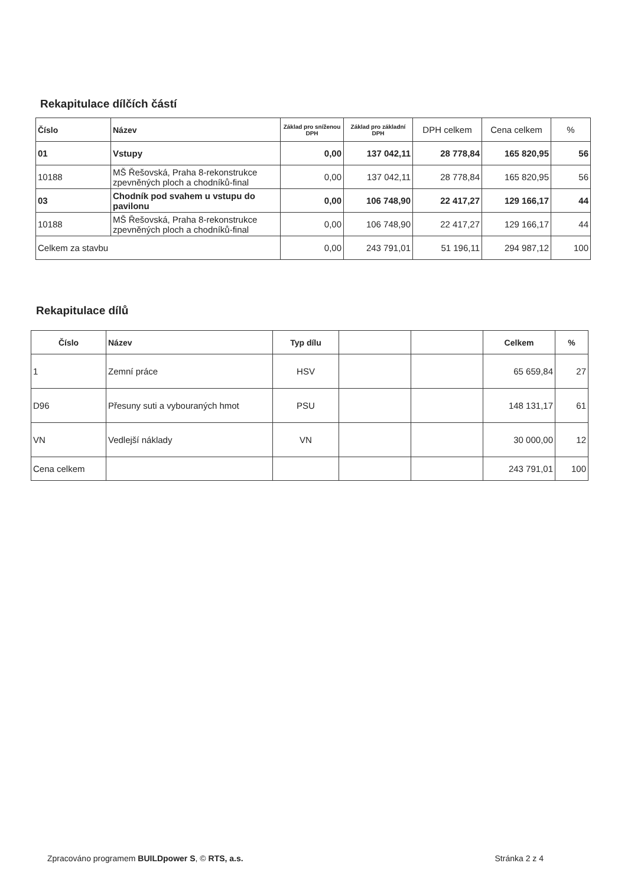Rekapitulace dílčích částí
| Číslo | Název | Základ pro sníženou DPH | Základ pro základní DPH | DPH celkem | Cena celkem | % |
| --- | --- | --- | --- | --- | --- | --- |
| 01 | Vstupy | 0,00 | 137 042,11 | 28 778,84 | 165 820,95 | 56 |
| 10188 | MŠ Řešovská, Praha 8-rekonstrukce zpevněných ploch a chodníků-final | 0,00 | 137 042,11 | 28 778,84 | 165 820,95 | 56 |
| 03 | Chodník pod svahem u vstupu do pavilonu | 0,00 | 106 748,90 | 22 417,27 | 129 166,17 | 44 |
| 10188 | MŠ Řešovská, Praha 8-rekonstrukce zpevněných ploch a chodníků-final | 0,00 | 106 748,90 | 22 417,27 | 129 166,17 | 44 |
| Celkem za stavbu | | 0,00 | 243 791,01 | 51 196,11 | 294 987,12 | 100 |
Rekapitulace dílů
| Číslo | Název | Typ dílu | | | Celkem | % |
| --- | --- | --- | --- | --- | --- | --- |
| 1 | Zemní práce | HSV | | | 65 659,84 | 27 |
| D96 | Přesuny suti a vybouraných hmot | PSU | | | 148 131,17 | 61 |
| VN | Vedlejší náklady | VN | | | 30 000,00 | 12 |
| Cena celkem | | | | | 243 791,01 | 100 |
Zpracováno programem BUILDpower S, © RTS, a.s. Stránka 2 z 4